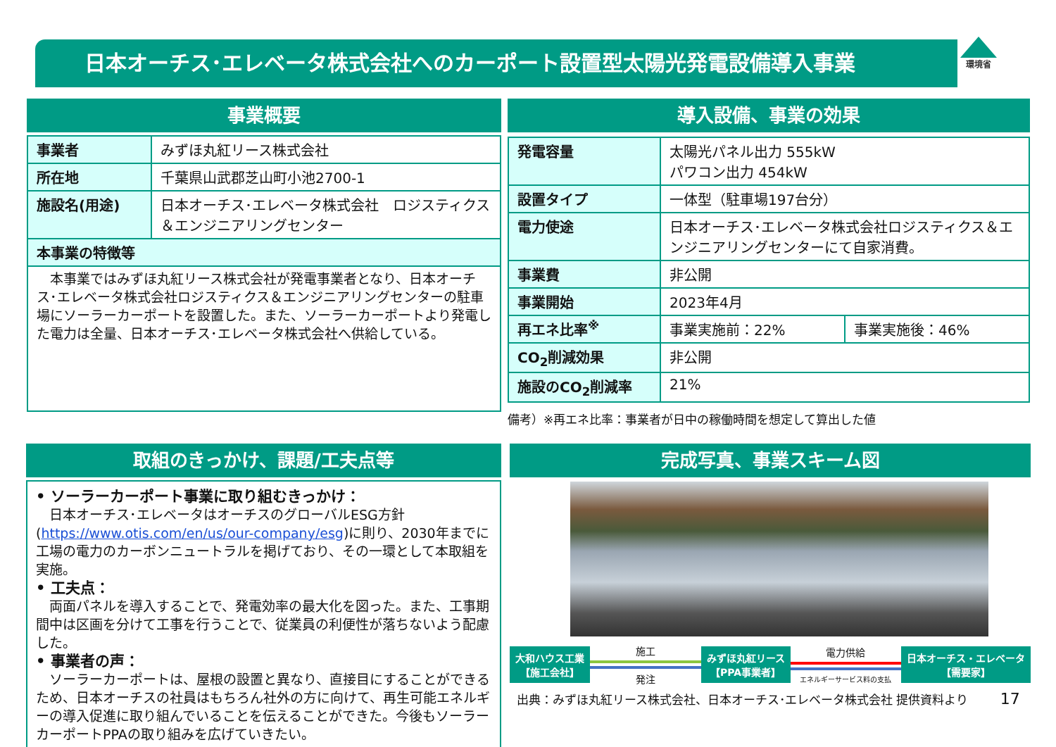日本オーチス･エレベータ株式会社へのカーポート設置型太陽光発電設備導入事業 環境省
事業概要
| 事業者 | みずほ丸紅リース株式会社 |
| 所在地 | 千葉県山武郡芝山町小池2700-1 |
| 施設名(用途) | 日本オーチス･エレベータ株式会社 ロジスティクス＆エンジニアリングセンター |
| 本事業の特徴等 | |
| 本事業ではみずほ丸紅リース株式会社が発電事業者となり、日本オーチス･エレベータ株式会社ロジスティクス＆エンジニアリングセンターの駐車場にソーラーカーポートを設置した。また、ソーラーカーポートより発電した電力は全量、日本オーチス･エレベータ株式会社へ供給している。 | |
導入設備、事業の効果
| 発電容量 | 太陽光パネル出力 555kW パワコン出力 454kW | |
| 設置タイプ | 一体型（駐車場197台分） | |
| 電力使途 | 日本オーチス･エレベータ株式会社ロジスティクス＆エンジニアリングセンターにて自家消費。 | |
| 事業費 | 非公開 | |
| 事業開始 | 2023年4月 | |
| 再エネ比率<sup>※</sup> | 事業実施前：22% | 事業実施後：46% |
| CO<sub>2</sub>削減効果 | 非公開 | |
| 施設のCO<sub>2</sub>削減率 | 21% | |
備考）※再エネ比率：事業者が日中の稼働時間を想定して算出した値
取組のきっかけ、課題/工夫点等
• ソーラーカーポート事業に取り組むきっかけ：
　日本オーチス･エレベータはオーチスのグローバルESG方針(https://www.otis.com/en/us/our-company/esg)に則り、2030年までに工場の電力のカーボンニュートラルを掲げており、その一環として本取組を実施。
• 工夫点：
　両面パネルを導入することで、発電効率の最大化を図った。また、工事期間中は区画を分けて工事を行うことで、従業員の利便性が落ちないよう配慮した。
• 事業者の声：
　ソーラーカーポートは、屋根の設置と異なり、直接目にすることができるため、日本オーチスの社員はもちろん社外の方に向けて、再生可能エネルギーの導入促進に取り組んでいることを伝えることができた。今後もソーラーカーポートPPAの取り組みを広げていきたい。
完成写真、事業スキーム図
大和ハウス工業
【施工会社】
施工
発注
みずほ丸紅リース
【PPA事業者】
電力供給
エネルギーサービス料の支払
日本オーチス・エレベータ
【需要家】
出典：みずほ丸紅リース株式会社、日本オーチス･エレベータ株式会社 提供資料より 17